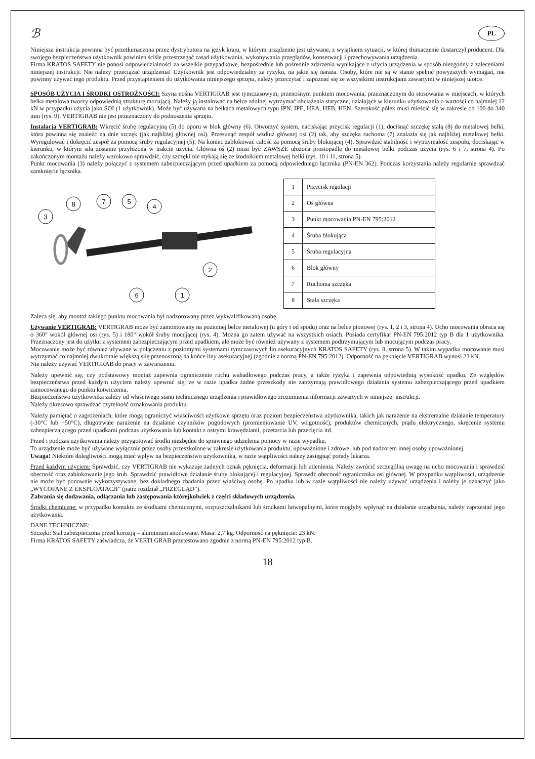ℬ PL
Niniejsza instrukcja powinna być przetłumaczona przez dystrybutora na język kraju, w którym urządzenie jest używane, z wyjątkiem sytuacji, w której tłumaczenie dostarczył producent. Dla swojego bezpieczeństwa użytkownik powinien ściśle przestrzegać zasad użytkowania, wykonywania przeglądów, konserwacji i przechowywania urządzenia.
Firma KRATOS SAFETY nie ponosi odpowiedzialności za wszelkie przypadkowe, bezpośrednie lub pośrednie zdarzenia wynikające z użycia urządzenia w sposób niezgodny z zaleceniami niniejszej instrukcji. Nie należy przeciążać urządzenia! Użytkownik jest odpowiedzialny za ryzyko, na jakie się naraża. Osoby, które nie są w stanie spełnić powyższych wymagań, nie powinny używać tego produktu. Przed przystąpieniem do użytkowania niniejszego sprzętu, należy przeczytać i zapoznać się ze wszystkimi instrukcjami zawartymi w niniejszej ulotce.
SPOSÓB UŻYCIA I ŚRODKI OSTROŻNOŚCI: Szyna nośna VERTIGRAB jest tymczasowym, przenośnym punktem mocowania, przeznaczonym do stosowania w miejscach, w których belka metalowa tworzy odpowiednią strukturę mocującą. Należy ją instalować na belce zdolnej wytrzymać obciążenia statyczne, działające w kierunku użytkowania o wartości co najmniej 12 kN w przypadku użycia jako ŚOI (1 użytkownik). Może być używana na belkach metalowych typu IPN, IPE, HEA, HEB, HEN. Szerokość półek musi mieścić się w zakresie od 100 do 340 mm (rys. 9). VERTIGRAB nie jest przeznaczony do podnoszenia sprzętu.
Instalacja VERTIGRAB: Wkręcić śrubę regulacyjną (5) do oporu w blok główny (6). Otworzyć system, naciskając przycisk regulacji (1), docisnąć szczękę stałą (8) do metalowej belki, która powinna się znaleźć na dnie szczęk (jak najbliżej głównej osi). Przesunąć zespół wzdłuż głównej osi (2) tak, aby szczęka ruchoma (7) znalazła się jak najbliżej metalowej belki. Wyregulować i dokręcić zespół za pomocą śruby regulacyjnej (5). Na koniec zablokować całość za pomocą śruby blokującej (4). Sprawdzić stabilność i wytrzymałość zespołu, dociskając w kierunku, w którym siła zostanie przyłożona w trakcie użycia. Główna oś (2) musi być ZAWSZE ułożona prostopadle do metalowej belki podczas użycia (rys. 6 i 7, strona 4). Po zakończonym montażu należy wzrokowo sprawdzić, czy szczęki nie stykają się ze środnikiem metalowej belki (rys. 10 i 11, strona 5).
Punkt mocowania (3) należy połączyć z systemem zabezpieczającym przed upadkiem za pomocą odpowiedniego łącznika (PN-EN 362). Podczas korzystania należy regularnie sprawdzać zamknięcie łącznika.
3
8
7
5
4
2
6
1
| 1 | Przycisk regulacji |
| 2 | Oś główna |
| 3 | Punkt mocowania PN-EN 795:2012 |
| 4 | Śruba blokująca |
| 5 | Śruba regulacyjna |
| 6 | Blok główny |
| 7 | Ruchoma szczęka |
| 8 | Stała szczęka |
Zaleca się, aby montaż takiego punktu mocowania był nadzorowany przez wykwalifikowaną osobę.
Używanie VERTIGRAB: VERTIGRAB może być zamontowany na poziomej belce metalowej (u góry i od spodu) oraz na belce pionowej (rys. 1, 2 i 3, strona 4). Ucho mocowania obraca się o 360° wokół głównej osi (rys. 5) i 180° wokół śruby mocującej (rys. 4). Można go zatem używać na wszystkich osiach. Posiada certyfikat PN-EN 795:2012 typ B dla 1 użytkownika. Przeznaczony jest do użytku z systemem zabezpieczającym przed upadkiem, ale może być również używany z systemem podtrzymującym lub mocującym podczas pracy.
Mocowanie może być również używane w połączeniu z poziomymi systemami tymczasowych lin asekuracyjnych KRATOS SAFETY (rys. 8, strona 5). W takim wypadku mocowanie musi wytrzymać co najmniej dwukrotnie większą siłę przenoszoną na końce liny asekuracyjnej (zgodnie z normą PN-EN 795:2012). Odporność na pęknięcie VERTIGRAB wynosi 23 kN.
Nie należy używać VERTIGRAB do pracy w zawieszeniu.
Należy upewnić się, czy podstawowy montaż zapewnia ograniczenie ruchu wahadłowego podczas pracy, a także ryzyka i zapewnia odpowiednią wysokość upadku. Ze względów bezpieczeństwa przed każdym użyciem należy upewnić się, że w razie upadku żadne przeszkody nie zatrzymają prawidłowego działania systemu zabezpieczającego przed upadkiem zamocowanego do punktu kotwiczenia.
Bezpieczeństwo użytkownika zależy od właściwego stanu technicznego urządzenia i prawidłowego zrozumienia informacji zawartych w niniejszej instrukcji.
Należy okresowo sprawdzać czytelność oznakowania produktu.
Należy pamiętać o zagrożeniach, które mogą ograniczyć właściwości użytkowe sprzętu oraz poziom bezpieczeństwa użytkownika, takich jak narażenie na ekstremalne działanie temperatury (-30°C lub +50°C), długotrwałe narażenie na działanie czynników pogodowych (promieniowanie UV, wilgotność), produktów chemicznych, prądu elektrycznego, skręcenie systemu zabezpieczającego przed upadkami podczas użytkowania lub kontakt z ostrymi krawędziami, przetarcia lub przecięcia itd.
Przed i podczas użytkowania należy przygotować środki niezbędne do sprawnego udzielenia pomocy w razie wypadku.
To urządzenie może być używane wyłącznie przez osoby przeszkolone w zakresie użytkowania produktu, upoważnione i zdrowe, lub pod nadzorem innej osoby upoważnionej.
Uwaga! Niektóre dolegliwości mogą mieć wpływ na bezpieczeństwo użytkownika, w razie wątpliwości należy zasięgnąć porady lekarza.
Przed każdym użyciem: Sprawdzić, czy VERTIGRAB nie wykazuje żadnych oznak pęknięcia, deformacji lub utlenienia. Należy zwrócić szczególną uwagę na ucho mocowania i sprawdzić obecność oraz zablokowanie jego śrub. Sprawdzić prawidłowe działanie śruby blokującej i regulacyjnej. Sprawdź obecność ogranicznika osi głównej. W przypadku wątpliwości, urządzenie nie może być ponownie wykorzystywane, bez dokładnego zbadania przez właściwą osobę. Po upadku lub w razie wątpliwości nie należy używać urządzenia i należy je oznaczyć jako „WYCOFANE Z EKSPLOATACJI” (patrz rozdział „PRZEGLĄD”).
Zabrania się dodawania, odłączania lub zastępowania którejkolwiek z części składowych urządzenia.
Środki chemiczne: w przypadku kontaktu ze środkami chemicznymi, rozpuszczalnikami lub środkami łatwopalnymi, które mogłyby wpłynąć na działanie urządzenia, należy zaprzestać jego użytkowania.
DANE TECHNICZNE:
Szczęki: Stal zabezpieczona przed korozją – aluminium anodowane. Masa: 2,7 kg. Odporność na pęknięcie: 23 kN.
Firma KRATOS SAFETY zaświadcza, że VERTI GRAB przetestowano zgodnie z normą PN-EN 795:2012 typ B.
18